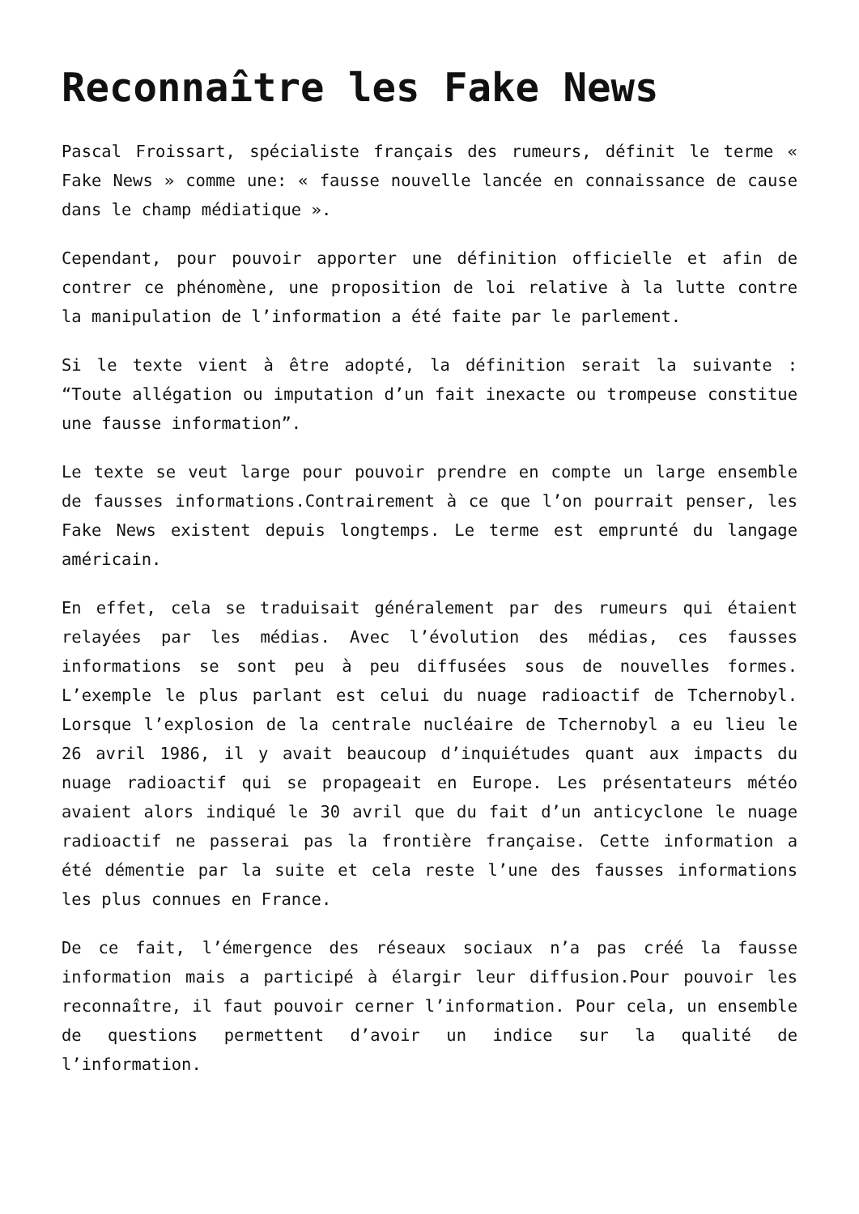Reconnaître les Fake News
Pascal Froissart, spécialiste français des rumeurs, définit le terme « Fake News » comme une: « fausse nouvelle lancée en connaissance de cause dans le champ médiatique ».
Cependant, pour pouvoir apporter une définition officielle et afin de contrer ce phénomène, une proposition de loi relative à la lutte contre la manipulation de l’information a été faite par le parlement.
Si le texte vient à être adopté, la définition serait la suivante : “Toute allégation ou imputation d’un fait inexacte ou trompeuse constitue une fausse information”.
Le texte se veut large pour pouvoir prendre en compte un large ensemble de fausses informations.Contrairement à ce que l’on pourrait penser, les Fake News existent depuis longtemps. Le terme est emprunté du langage américain.
En effet, cela se traduisait généralement par des rumeurs qui étaient relayées par les médias. Avec l’évolution des médias, ces fausses informations se sont peu à peu diffusées sous de nouvelles formes. L’exemple le plus parlant est celui du nuage radioactif de Tchernobyl. Lorsque l’explosion de la centrale nucléaire de Tchernobyl a eu lieu le 26 avril 1986, il y avait beaucoup d’inquiétudes quant aux impacts du nuage radioactif qui se propageait en Europe. Les présentateurs météo avaient alors indiqué le 30 avril que du fait d’un anticyclone le nuage radioactif ne passerai pas la frontière française. Cette information a été démentie par la suite et cela reste l’une des fausses informations les plus connues en France.
De ce fait, l’émergence des réseaux sociaux n’a pas créé la fausse information mais a participé à élargir leur diffusion.Pour pouvoir les reconnaître, il faut pouvoir cerner l’information. Pour cela, un ensemble de questions permettent d’avoir un indice sur la qualité de l’information.